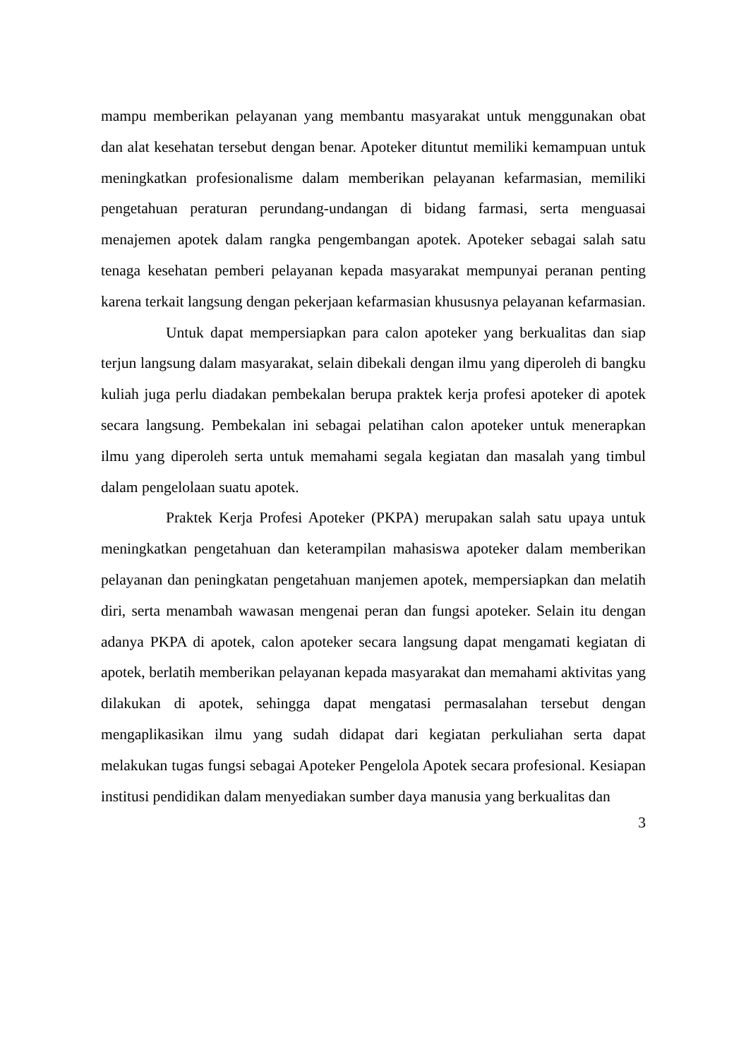mampu memberikan pelayanan yang membantu masyarakat untuk menggunakan obat dan alat kesehatan tersebut dengan benar. Apoteker dituntut memiliki kemampuan untuk meningkatkan profesionalisme dalam memberikan pelayanan kefarmasian, memiliki pengetahuan peraturan perundang-undangan di bidang farmasi, serta menguasai menajemen apotek dalam rangka pengembangan apotek. Apoteker sebagai salah satu tenaga kesehatan pemberi pelayanan kepada masyarakat mempunyai peranan penting karena terkait langsung dengan pekerjaan kefarmasian khususnya pelayanan kefarmasian.
Untuk dapat mempersiapkan para calon apoteker yang berkualitas dan siap terjun langsung dalam masyarakat, selain dibekali dengan ilmu yang diperoleh di bangku kuliah juga perlu diadakan pembekalan berupa praktek kerja profesi apoteker di apotek secara langsung. Pembekalan ini sebagai pelatihan calon apoteker untuk menerapkan ilmu yang diperoleh serta untuk memahami segala kegiatan dan masalah yang timbul dalam pengelolaan suatu apotek.
Praktek Kerja Profesi Apoteker (PKPA) merupakan salah satu upaya untuk meningkatkan pengetahuan dan keterampilan mahasiswa apoteker dalam memberikan pelayanan dan peningkatan pengetahuan manjemen apotek, mempersiapkan dan melatih diri, serta menambah wawasan mengenai peran dan fungsi apoteker. Selain itu dengan adanya PKPA di apotek, calon apoteker secara langsung dapat mengamati kegiatan di apotek, berlatih memberikan pelayanan kepada masyarakat dan memahami aktivitas yang dilakukan di apotek, sehingga dapat mengatasi permasalahan tersebut dengan mengaplikasikan ilmu yang sudah didapat dari kegiatan perkuliahan serta dapat melakukan tugas fungsi sebagai Apoteker Pengelola Apotek secara profesional. Kesiapan institusi pendidikan dalam menyediakan sumber daya manusia yang berkualitas dan
3